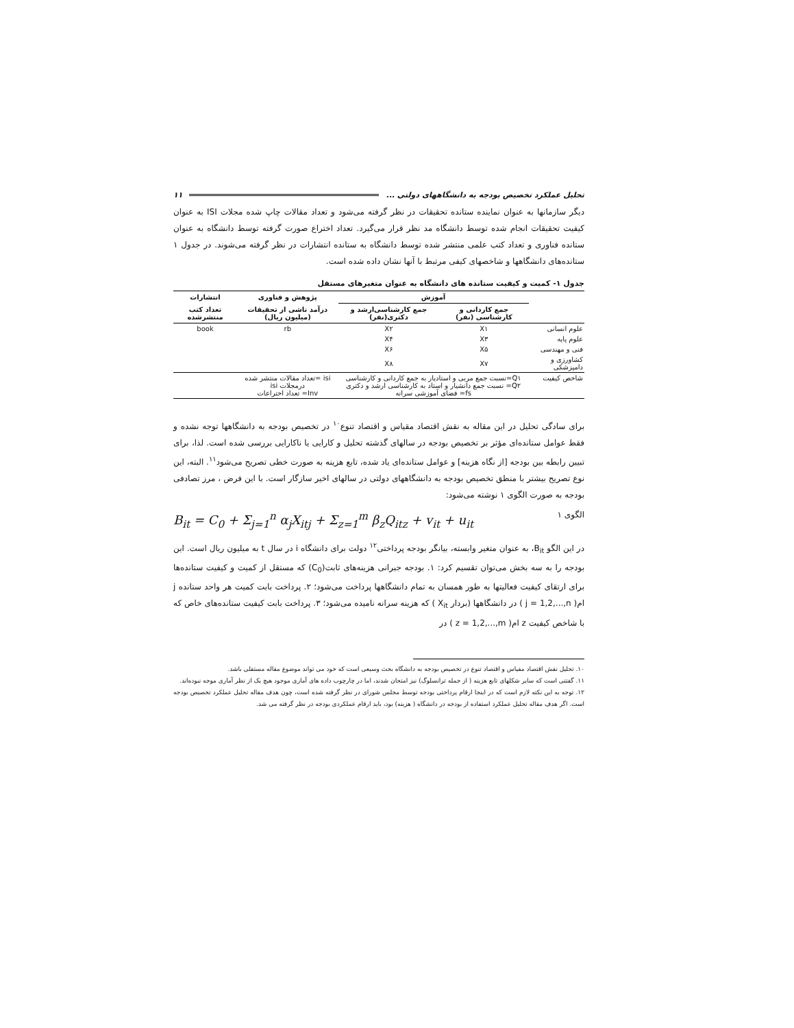تحلیل عملکرد تخصیص بودجه به دانشگاههای دولتی ... ۱۱
دیگر سازمانها به عنوان نماینده ستانده تحقیقات در نظر گرفته می‌شود و تعداد مقالات چاپ شده مجلات ISI به عنوان کیفیت تحقیقات انجام شده توسط دانشگاه مد نظر قرار می‌گیرد. تعداد اختراع صورت گرفته توسط دانشگاه به عنوان ستانده فناوری و تعداد کتب علمی منتشر شده توسط دانشگاه به ستانده انتشارات در نظر گرفته می‌شوند. در جدول ۱ ستانده‌های دانشگاهها و شاخصهای کیفی مرتبط با آنها نشان داده شده است.
جدول ۱- کمیت و کیفیت ستانده های دانشگاه به عنوان متغیرهای مستقل
| | آموزش | | پژوهش و فناوری | انتشارات |
| --- | --- | --- | --- | --- |
| | جمع کاردانی و کارشناسی (نفر) | جمع کارشناسی‌ارشد و دکتری(نفر) | درآمد ناشی از تحقیقات (میلیون ریال) | تعداد کتب منتشرشده |
| علوم انسانی | X۱ | X۲ | rb | book |
| علوم پایه | X۳ | X۴ | | |
| فنی و مهندسی | X۵ | X۶ | | |
| کشاورزی و دامپزشکی | X۷ | X۸ | | |
| شاخص کیفیت | Q۱=نسبت جمع مربی و استادیار به جمع کاردانی و کارشناسی Q۲= نسبت جمع دانشیار و استاد به کارشناسی ارشد و دکتری fs= فضای آموزشی سرانه | | isi =تعداد مقالات منتشر شده درمجلات isi Inv= تعداد اختراعات | |
برای سادگی تحلیل در این مقاله به نقش اقتصاد مقیاس و اقتصاد تنوع<sup>۱۰</sup> در تخصیص بودجه به دانشگاهها توجه نشده و فقط عوامل ستانده‌ای مؤثر بر تخصیص بودجه در سالهای گذشته تحلیل و کارایی یا ناکارایی بررسی شده است. لذا، برای تبیین رابطه بین بودجه [از نگاه هزینه] و عوامل ستانده‌ای یاد شده، تابع هزینه به صورت خطی تصریح می‌شود<sup>۱۱</sup>. البته، این نوع تصریح بیشتر با منطق تخصیص بودجه به دانشگاههای دولتی در سالهای اخیر سازگار است. با این فرض ، مرز تصادفی بودجه به صورت الگوی ۱ نوشته می‌شود:
B<sub>it</sub> = C<sub>0</sub> + Σ<sub>j=1</sub><sup>n</sup> α<sub>j</sub>X<sub>itj</sub> + Σ<sub>z=1</sub><sup>m</sup> β<sub>z</sub>Q<sub>itz</sub> + v<sub>it</sub> + u<sub>it</sub> الگوی ۱
در این الگو B<sub>it</sub>، به عنوان متغیر وابسته، بیانگر بودجه پرداختی<sup>۱۲</sup> دولت برای دانشگاه i در سال t به میلیون ریال است. این بودجه را به سه بخش می‌توان تقسیم کرد: ۱. بودجه جبرانی هزینه‌های ثابت(C<sub>0</sub>) که مستقل از کمیت و کیفیت ستانده‌ها برای ارتقای کیفیت فعالیتها به طور همسان به تمام دانشگاهها پرداخت می‌شود؛ ۲. پرداخت بابت کمیت هر واحد ستانده j ام( j = 1,2,...,n ) در دانشگاهها (بردار X<sub>it</sub> ) که هزینه سرانه نامیده می‌شود؛ ۳. پرداخت بابت کیفیت ستانده‌های خاص که با شاخص کیفیت z ام( z = 1,2,...,m ) در
۱۰. تحلیل نقش اقتصاد مقیاس و اقتصاد تنوع در تخصیص بودجه به دانشگاه بحث وسیعی است که خود می تواند موضوع مقاله مستقلی باشد.
۱۱. گفتنی است که سایر شکلهای تابع هزینه ( از جمله ترانسلوگ) نیز امتحان شدند، اما در چارچوب داده های آماری موجود هیچ یک از نظر آماری موجه نبوده‌اند.
۱۲. توجه به این نکته لازم است که در اینجا ارقام پرداختی بودجه توسط مجلس شورای در نظر گرفته شده است، چون هدف مقاله تحلیل عملکرد تخصیص بودجه است. اگر هدف مقاله تحلیل عملکرد استفاده از بودجه در دانشگاه ( هزینه) بود، باید ارقام عملکردی بودجه در نظر گرفته می شد.